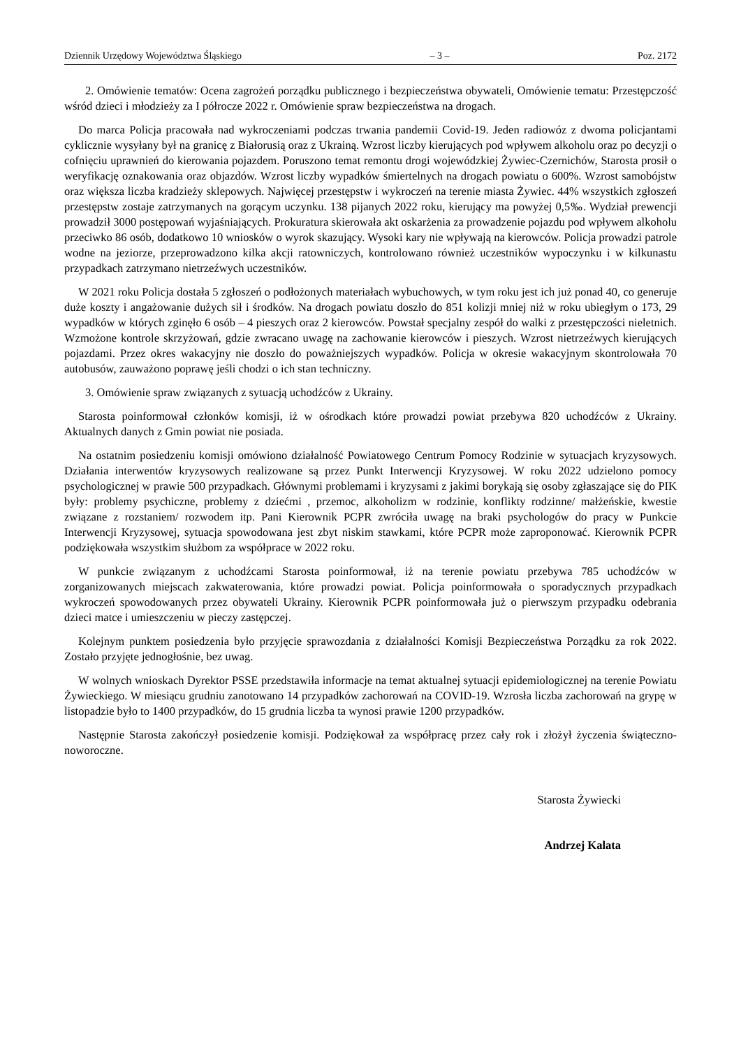Dziennik Urzędowy Województwa Śląskiego – 3 – Poz. 2172
2. Omówienie tematów: Ocena zagrożeń porządku publicznego i bezpieczeństwa obywateli, Omówienie tematu: Przestępczość wśród dzieci i młodzieży za I półrocze 2022 r. Omówienie spraw bezpieczeństwa na drogach.
Do marca Policja pracowała nad wykroczeniami podczas trwania pandemii Covid-19. Jeden radiowóz z dwoma policjantami cyklicznie wysyłany był na granicę z Białorusią oraz z Ukrainą. Wzrost liczby kierujących pod wpływem alkoholu oraz po decyzji o cofnięciu uprawnień do kierowania pojazdem. Poruszono temat remontu drogi wojewódzkiej Żywiec-Czernichów, Starosta prosił o weryfikację oznakowania oraz objazdów. Wzrost liczby wypadków śmiertelnych na drogach powiatu o 600%. Wzrost samobójstw oraz większa liczba kradzieży sklepowych. Najwięcej przestępstw i wykroczeń na terenie miasta Żywiec. 44% wszystkich zgłoszeń przestępstw zostaje zatrzymanych na gorącym uczynku. 138 pijanych 2022 roku, kierujący ma powyżej 0,5‰. Wydział prewencji prowadził 3000 postępowań wyjaśniających. Prokuratura skierowała akt oskarżenia za prowadzenie pojazdu pod wpływem alkoholu przeciwko 86 osób, dodatkowo 10 wniosków o wyrok skazujący. Wysoki kary nie wpływają na kierowców. Policja prowadzi patrole wodne na jeziorze, przeprowadzono kilka akcji ratowniczych, kontrolowano również uczestników wypoczynku i w kilkunastu przypadkach zatrzymano nietrzeźwych uczestników.
W 2021 roku Policja dostała 5 zgłoszeń o podłożonych materiałach wybuchowych, w tym roku jest ich już ponad 40, co generuje duże koszty i angażowanie dużych sił i środków. Na drogach powiatu doszło do 851 kolizji mniej niż w roku ubiegłym o 173, 29 wypadków w których zginęło 6 osób – 4 pieszych oraz 2 kierowców. Powstał specjalny zespół do walki z przestępczości nieletnich. Wzmożone kontrole skrzyżowań, gdzie zwracano uwagę na zachowanie kierowców i pieszych. Wzrost nietrzeźwych kierujących pojazdami. Przez okres wakacyjny nie doszło do poważniejszych wypadków. Policja w okresie wakacyjnym skontrolowała 70 autobusów, zauważono poprawę jeśli chodzi o ich stan techniczny.
3. Omówienie spraw związanych z sytuacją uchodźców z Ukrainy.
Starosta poinformował członków komisji, iż w ośrodkach które prowadzi powiat przebywa 820 uchodźców z Ukrainy. Aktualnych danych z Gmin powiat nie posiada.
Na ostatnim posiedzeniu komisji omówiono działalność Powiatowego Centrum Pomocy Rodzinie w sytuacjach kryzysowych. Działania interwentów kryzysowych realizowane są przez Punkt Interwencji Kryzysowej. W roku 2022 udzielono pomocy psychologicznej w prawie 500 przypadkach. Głównymi problemami i kryzysami z jakimi borykają się osoby zgłaszające się do PIK były: problemy psychiczne, problemy z dziećmi , przemoc, alkoholizm w rodzinie, konflikty rodzinne/ małżeńskie, kwestie związane z rozstaniem/ rozwodem itp. Pani Kierownik PCPR zwróciła uwagę na braki psychologów do pracy w Punkcie Interwencji Kryzysowej, sytuacja spowodowana jest zbyt niskim stawkami, które PCPR może zaproponować. Kierownik PCPR podziękowała wszystkim służbom za współprace w 2022 roku.
W punkcie związanym z uchodźcami Starosta poinformował, iż na terenie powiatu przebywa 785 uchodźców w zorganizowanych miejscach zakwaterowania, które prowadzi powiat. Policja poinformowała o sporadycznych przypadkach wykroczeń spowodowanych przez obywateli Ukrainy. Kierownik PCPR poinformowała już o pierwszym przypadku odebrania dzieci matce i umieszczeniu w pieczy zastępczej.
Kolejnym punktem posiedzenia było przyjęcie sprawozdania z działalności Komisji Bezpieczeństwa Porządku za rok 2022. Zostało przyjęte jednogłośnie, bez uwag.
W wolnych wnioskach Dyrektor PSSE przedstawiła informacje na temat aktualnej sytuacji epidemiologicznej na terenie Powiatu Żywieckiego. W miesiącu grudniu zanotowano 14 przypadków zachorowań na COVID-19. Wzrosła liczba zachorowań na grypę w listopadzie było to 1400 przypadków, do 15 grudnia liczba ta wynosi prawie 1200 przypadków.
Następnie Starosta zakończył posiedzenie komisji. Podziękował za współpracę przez cały rok i złożył życzenia świąteczno-noworoczne.
Starosta Żywiecki
Andrzej Kalata